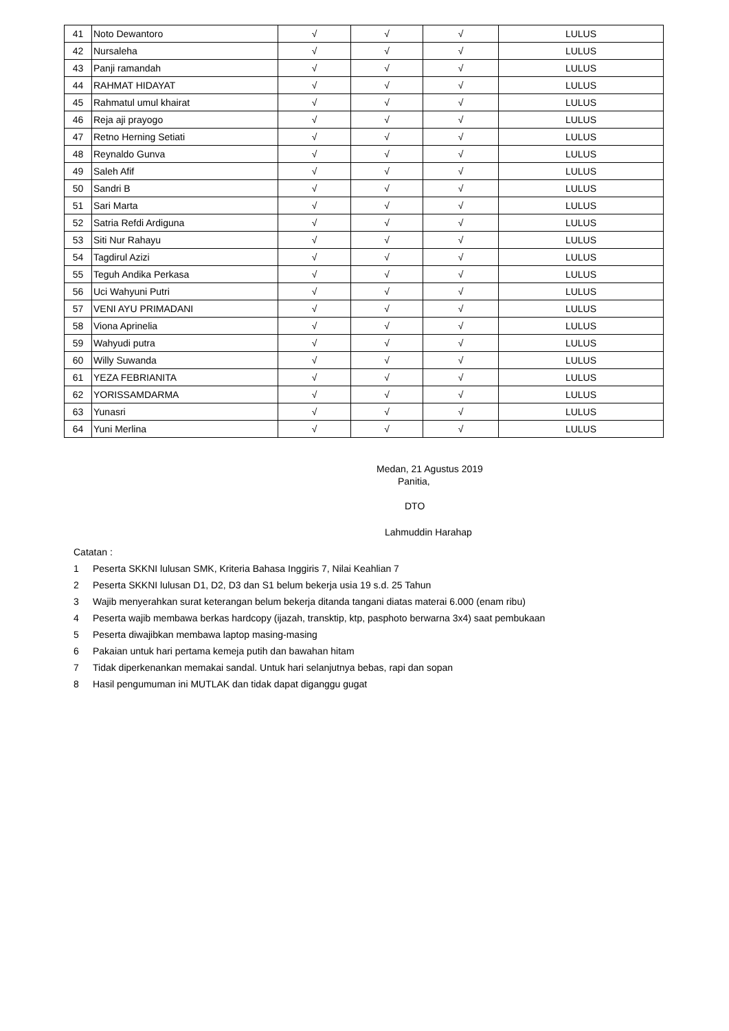| 41 | Noto Dewantoro | √ | √ | √ | LULUS |
| 42 | Nursaleha | √ | √ | √ | LULUS |
| 43 | Panji ramandah | √ | √ | √ | LULUS |
| 44 | RAHMAT HIDAYAT | √ | √ | √ | LULUS |
| 45 | Rahmatul umul khairat | √ | √ | √ | LULUS |
| 46 | Reja aji prayogo | √ | √ | √ | LULUS |
| 47 | Retno Herning Setiati | √ | √ | √ | LULUS |
| 48 | Reynaldo Gunva | √ | √ | √ | LULUS |
| 49 | Saleh Afif | √ | √ | √ | LULUS |
| 50 | Sandri B | √ | √ | √ | LULUS |
| 51 | Sari Marta | √ | √ | √ | LULUS |
| 52 | Satria Refdi Ardiguna | √ | √ | √ | LULUS |
| 53 | Siti Nur Rahayu | √ | √ | √ | LULUS |
| 54 | Tagdirul Azizi | √ | √ | √ | LULUS |
| 55 | Teguh Andika Perkasa | √ | √ | √ | LULUS |
| 56 | Uci Wahyuni Putri | √ | √ | √ | LULUS |
| 57 | VENI AYU PRIMADANI | √ | √ | √ | LULUS |
| 58 | Viona Aprinelia | √ | √ | √ | LULUS |
| 59 | Wahyudi putra | √ | √ | √ | LULUS |
| 60 | Willy Suwanda | √ | √ | √ | LULUS |
| 61 | YEZA FEBRIANITA | √ | √ | √ | LULUS |
| 62 | YORISSAMDARMA | √ | √ | √ | LULUS |
| 63 | Yunasri | √ | √ | √ | LULUS |
| 64 | Yuni Merlina | √ | √ | √ | LULUS |
Medan, 21 Agustus 2019
Panitia,
DTO
Lahmuddin Harahap
Catatan :
1 Peserta SKKNI lulusan SMK, Kriteria Bahasa Inggiris 7, Nilai Keahlian 7
2 Peserta SKKNI lulusan D1, D2, D3 dan S1 belum bekerja usia 19 s.d. 25 Tahun
3 Wajib menyerahkan surat keterangan belum bekerja ditanda tangani diatas materai 6.000 (enam ribu)
4 Peserta wajib membawa berkas hardcopy (ijazah, transktip, ktp, pasphoto berwarna 3x4) saat pembukaan
5 Peserta diwajibkan membawa laptop masing-masing
6 Pakaian untuk hari pertama kemeja putih dan bawahan hitam
7 Tidak diperkenankan memakai sandal. Untuk hari selanjutnya bebas, rapi dan sopan
8 Hasil pengumuman ini MUTLAK dan tidak dapat diganggu gugat